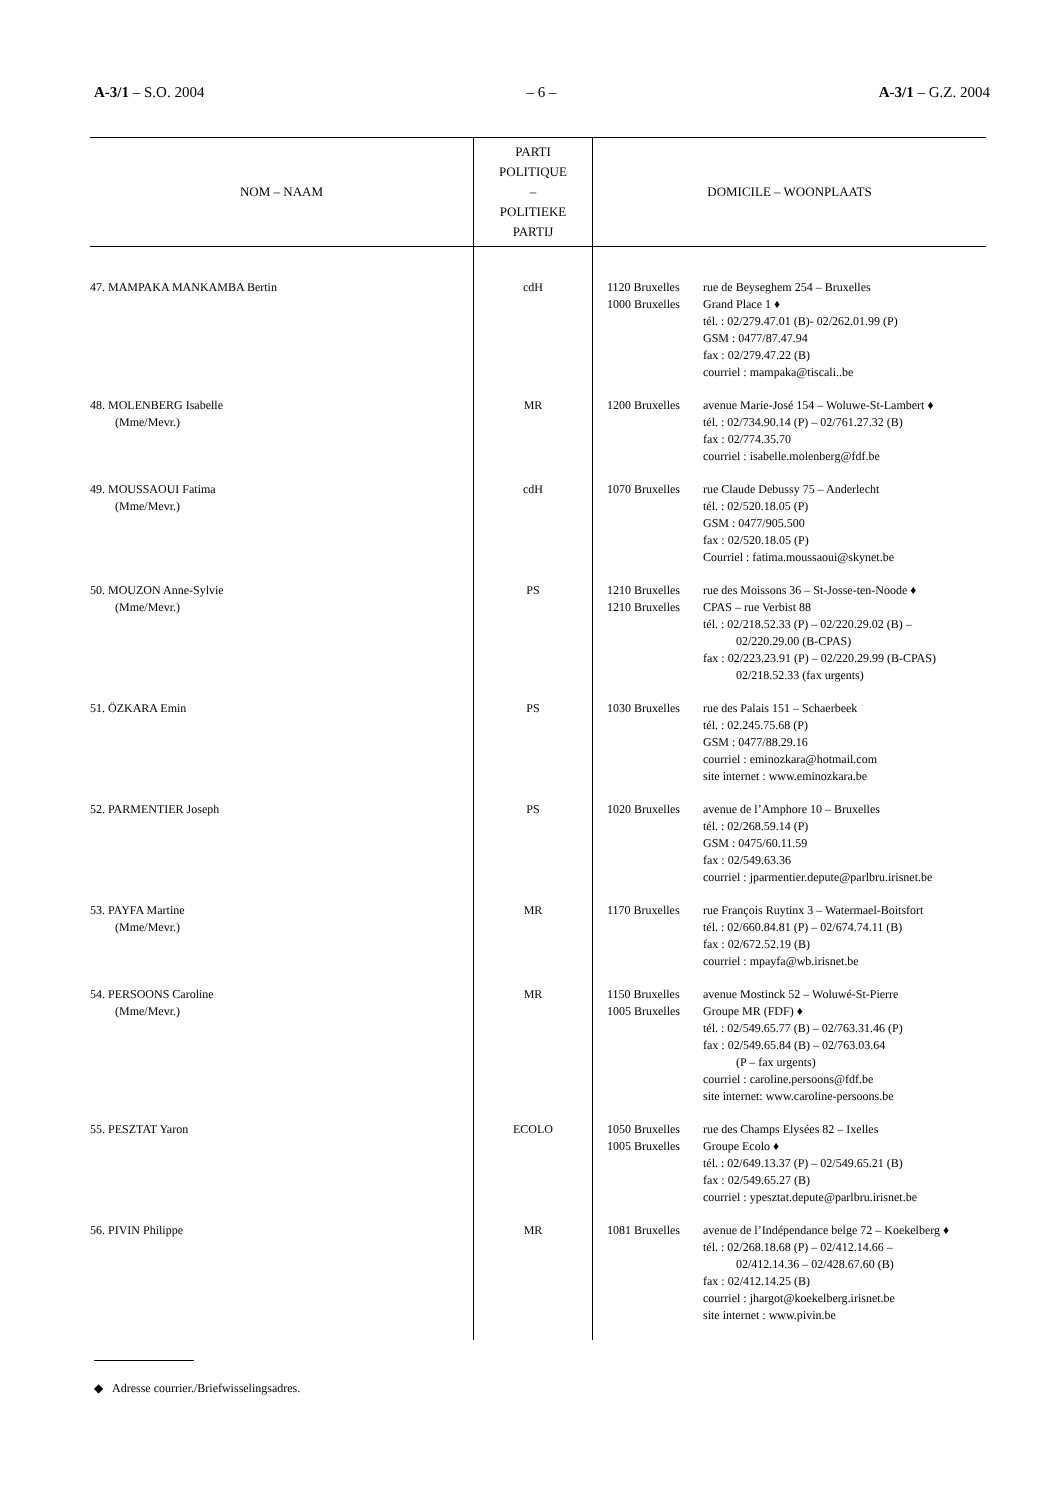A-3/1 – S.O. 2004 – 6 – A-3/1 – G.Z. 2004
| NOM – NAAM | PARTI POLITIQUE – POLITIEKE PARTIJ | DOMICILE – WOONPLAATS |
| --- | --- | --- |
| 47. MAMPAKA MANKAMBA Bertin | cdH | 1120 Bruxelles rue de Beyseghem 254 – Bruxelles 1000 Bruxelles Grand Place 1 ♦ tél. : 02/279.47.01 (B)- 02/262.01.99 (P) GSM : 0477/87.47.94 fax : 02/279.47.22 (B) courriel : mampaka@tiscali..be |
| 48. MOLENBERG Isabelle (Mme/Mevr.) | MR | 1200 Bruxelles avenue Marie-José 154 – Woluwe-St-Lambert ♦ tél. : 02/734.90.14 (P) – 02/761.27.32 (B) fax : 02/774.35.70 courriel : isabelle.molenberg@fdf.be |
| 49. MOUSSAOUI Fatima (Mme/Mevr.) | cdH | 1070 Bruxelles rue Claude Debussy 75 – Anderlecht tél. : 02/520.18.05 (P) GSM : 0477/905.500 fax : 02/520.18.05 (P) Courriel : fatima.moussaoui@skynet.be |
| 50. MOUZON Anne-Sylvie (Mme/Mevr.) | PS | 1210 Bruxelles rue des Moissons 36 – St-Josse-ten-Noode ♦ 1210 Bruxelles CPAS – rue Verbist 88 tél. : 02/218.52.33 (P) – 02/220.29.02 (B) – 02/220.29.00 (B-CPAS) fax : 02/223.23.91 (P) – 02/220.29.99 (B-CPAS) 02/218.52.33 (fax urgents) |
| 51. ÖZKARA Emin | PS | 1030 Bruxelles rue des Palais 151 – Schaerbeek tél. : 02.245.75.68 (P) GSM : 0477/88.29.16 courriel : eminozkara@hotmail.com site internet : www.eminozkara.be |
| 52. PARMENTIER Joseph | PS | 1020 Bruxelles avenue de l’Amphore 10 – Bruxelles tél. : 02/268.59.14 (P) GSM : 0475/60.11.59 fax : 02/549.63.36 courriel : jparmentier.depute@parlbru.irisnet.be |
| 53. PAYFA Martine (Mme/Mevr.) | MR | 1170 Bruxelles rue François Ruytinx 3 – Watermael-Boitsfort tél. : 02/660.84.81 (P) – 02/674.74.11 (B) fax : 02/672.52.19 (B) courriel : mpayfa@wb.irisnet.be |
| 54. PERSOONS Caroline (Mme/Mevr.) | MR | 1150 Bruxelles avenue Mostinck 52 – Woluwé-St-Pierre 1005 Bruxelles Groupe MR (FDF) ♦ tél. : 02/549.65.77 (B) – 02/763.31.46 (P) fax : 02/549.65.84 (B) – 02/763.03.64 (P – fax urgents) courriel : caroline.persoons@fdf.be site internet: www.caroline-persoons.be |
| 55. PESZTAT Yaron | ECOLO | 1050 Bruxelles rue des Champs Elysées 82 – Ixelles 1005 Bruxelles Groupe Ecolo ♦ tél. : 02/649.13.37 (P) – 02/549.65.21 (B) fax : 02/549.65.27 (B) courriel : ypesztat.depute@parlbru.irisnet.be |
| 56. PIVIN Philippe | MR | 1081 Bruxelles avenue de l’Indépendance belge 72 – Koekelberg ♦ tél. : 02/268.18.68 (P) – 02/412.14.66 – 02/412.14.36 – 02/428.67.60 (B) fax : 02/412.14.25 (B) courriel : jhargot@koekelberg.irisnet.be site internet : www.pivin.be |
◆ Adresse courrier./Briefwisselingsadres.